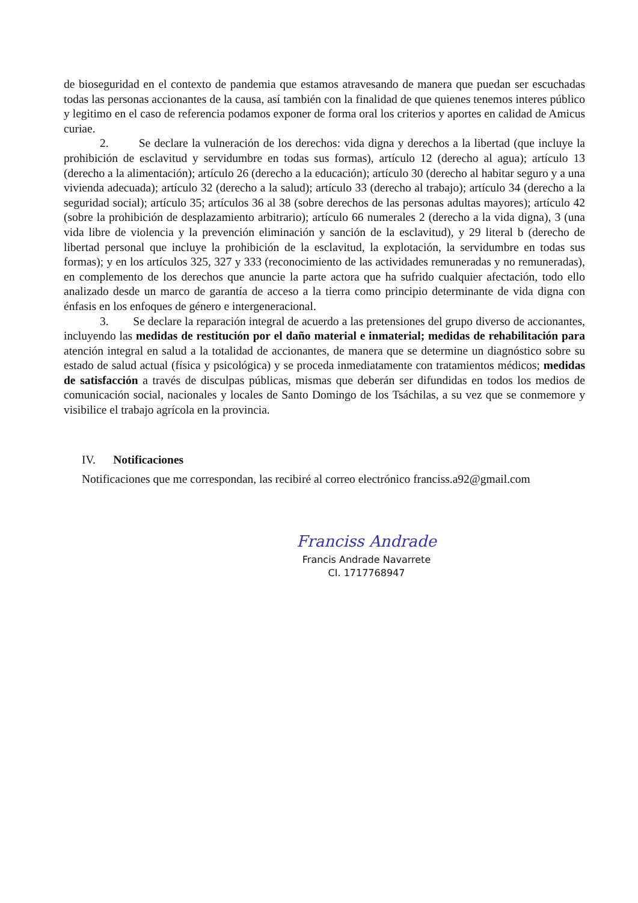de bioseguridad en el contexto de pandemia que estamos atravesando de manera que puedan ser escuchadas todas las personas accionantes de la causa, así también con la finalidad de que quienes tenemos interes público y legitimo en el caso de referencia podamos exponer de forma oral los criterios y aportes en calidad de Amicus curiae.
2. Se declare la vulneración de los derechos: vida digna y derechos a la libertad (que incluye la prohibición de esclavitud y servidumbre en todas sus formas), artículo 12 (derecho al agua); artículo 13 (derecho a la alimentación); artículo 26 (derecho a la educación); artículo 30 (derecho al habitar seguro y a una vivienda adecuada); artículo 32 (derecho a la salud); artículo 33 (derecho al trabajo); artículo 34 (derecho a la seguridad social); artículo 35; artículos 36 al 38 (sobre derechos de las personas adultas mayores); artículo 42 (sobre la prohibición de desplazamiento arbitrario); artículo 66 numerales 2 (derecho a la vida digna), 3 (una vida libre de violencia y la prevención eliminación y sanción de la esclavitud), y 29 literal b (derecho de libertad personal que incluye la prohibición de la esclavitud, la explotación, la servidumbre en todas sus formas); y en los artículos 325, 327 y 333 (reconocimiento de las actividades remuneradas y no remuneradas), en complemento de los derechos que anuncie la parte actora que ha sufrido cualquier afectación, todo ello analizado desde un marco de garantía de acceso a la tierra como principio determinante de vida digna con énfasis en los enfoques de género e intergeneracional.
3. Se declare la reparación integral de acuerdo a las pretensiones del grupo diverso de accionantes, incluyendo las medidas de restitución por el daño material e inmaterial; medidas de rehabilitación para atención integral en salud a la totalidad de accionantes, de manera que se determine un diagnóstico sobre su estado de salud actual (física y psicológica) y se proceda inmediatamente con tratamientos médicos; medidas de satisfacción a través de disculpas públicas, mismas que deberán ser difundidas en todos los medios de comunicación social, nacionales y locales de Santo Domingo de los Tsáchilas, a su vez que se conmemore y visibilice el trabajo agrícola en la provincia.
IV. Notificaciones
Notificaciones que me correspondan, las recibiré al correo electrónico franciss.a92@gmail.com
Franciss Andrade
Francis Andrade Navarrete
CI. 1717768947